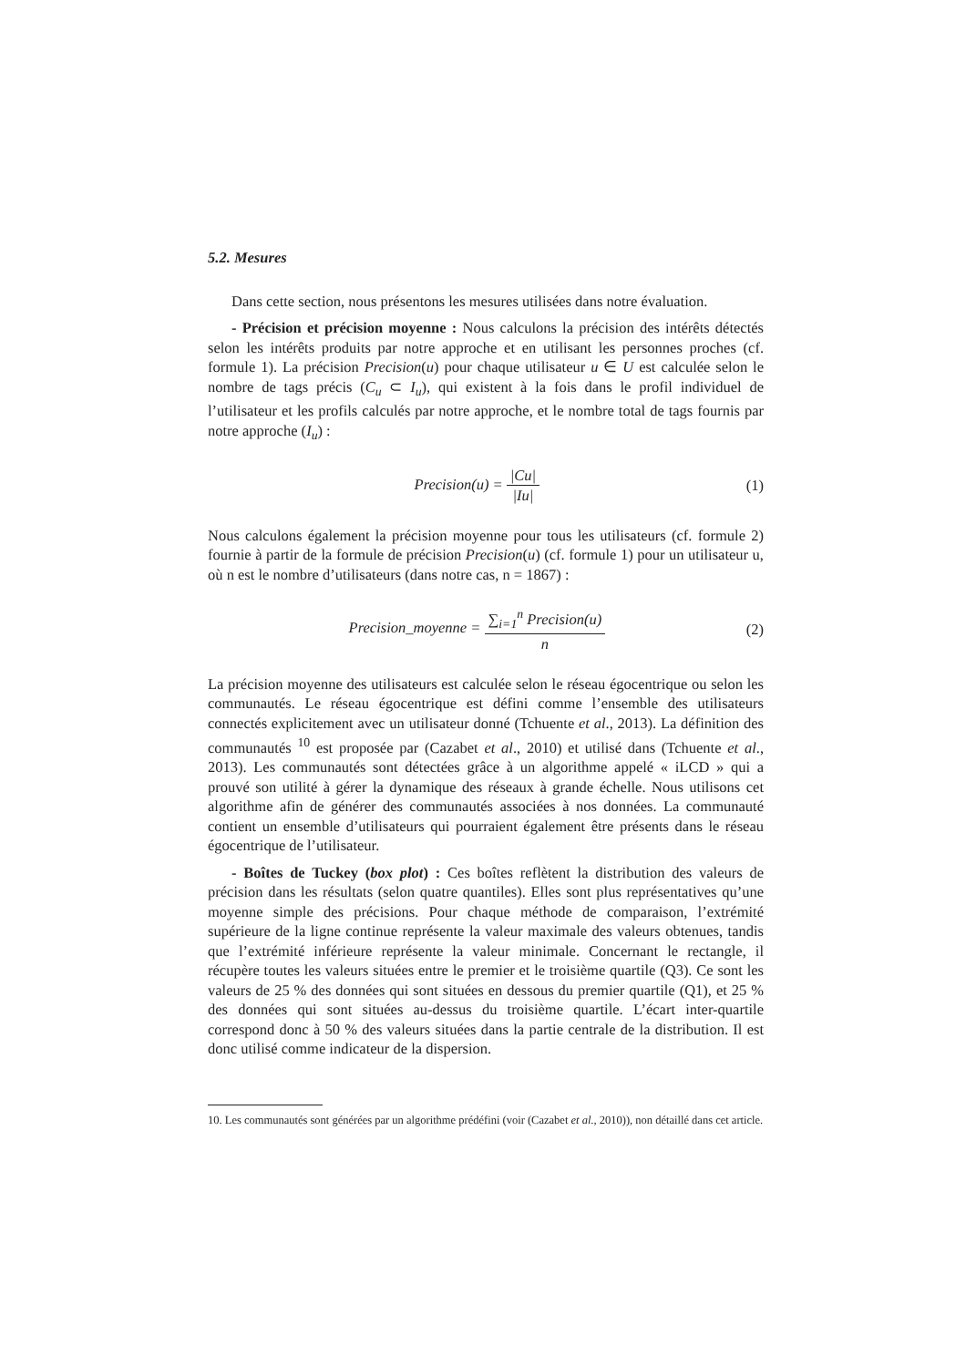5.2. Mesures
Dans cette section, nous présentons les mesures utilisées dans notre évaluation.
- Précision et précision moyenne : Nous calculons la précision des intérêts détectés selon les intérêts produits par notre approche et en utilisant les personnes proches (cf. formule 1). La précision Precision(u) pour chaque utilisateur u ∈ U est calculée selon le nombre de tags précis (C<sub>u</sub> ⊂ I<sub>u</sub>), qui existent à la fois dans le profil individuel de l’utilisateur et les profils calculés par notre approche, et le nombre total de tags fournis par notre approche (I<sub>u</sub>) :
Precision(u) = |Cu| |Iu| (1)
Nous calculons également la précision moyenne pour tous les utilisateurs (cf. formule 2) fournie à partir de la formule de précision Precision(u) (cf. formule 1) pour un utilisateur u, où n est le nombre d’utilisateurs (dans notre cas, n = 1867) :
Precision_moyenne = ∑<sub>i=1</sub><sup>n</sup> Precision(u) n
(2)
La précision moyenne des utilisateurs est calculée selon le réseau égocentrique ou selon les communautés. Le réseau égocentrique est défini comme l’ensemble des utilisateurs connectés explicitement avec un utilisateur donné (Tchuente et al., 2013). La définition des communautés <sup>10</sup> est proposée par (Cazabet et al., 2010) et utilisé dans (Tchuente et al., 2013). Les communautés sont détectées grâce à un algorithme appelé « iLCD » qui a prouvé son utilité à gérer la dynamique des réseaux à grande échelle. Nous utilisons cet algorithme afin de générer des communautés associées à nos données. La communauté contient un ensemble d’utilisateurs qui pourraient également être présents dans le réseau égocentrique de l’utilisateur.
- Boîtes de Tuckey (box plot) : Ces boîtes reflètent la distribution des valeurs de précision dans les résultats (selon quatre quantiles). Elles sont plus représentatives qu’une moyenne simple des précisions. Pour chaque méthode de comparaison, l’extrémité supérieure de la ligne continue représente la valeur maximale des valeurs obtenues, tandis que l’extrémité inférieure représente la valeur minimale. Concernant le rectangle, il récupère toutes les valeurs situées entre le premier et le troisième quartile (Q3). Ce sont les valeurs de 25 % des données qui sont situées en dessous du premier quartile (Q1), et 25 % des données qui sont situées au-dessus du troisième quartile. L’écart inter-quartile correspond donc à 50 % des valeurs situées dans la partie centrale de la distribution. Il est donc utilisé comme indicateur de la dispersion.
10. Les communautés sont générées par un algorithme prédéfini (voir (Cazabet et al., 2010)), non détaillé dans cet article.